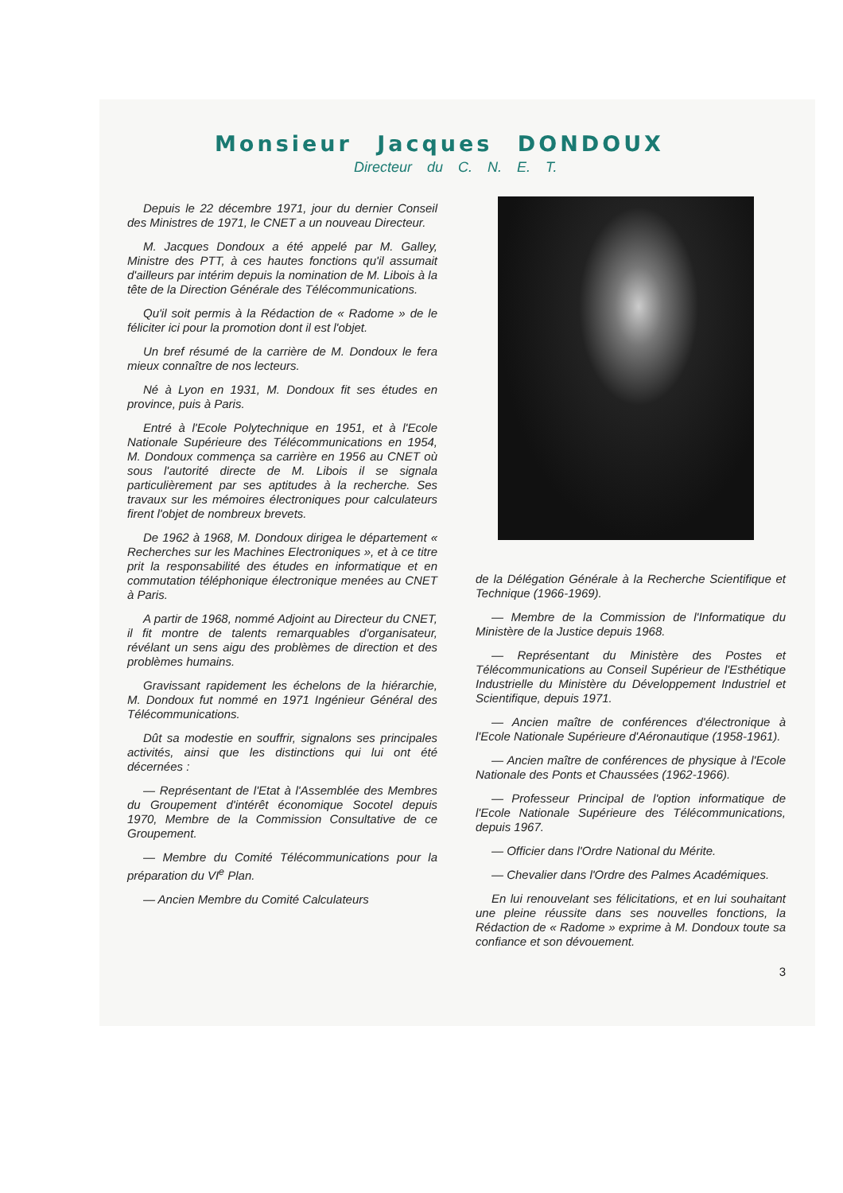Monsieur Jacques DONDOUX
Directeur du C. N. E. T.
Depuis le 22 décembre 1971, jour du dernier Conseil des Ministres de 1971, le CNET a un nouveau Directeur.
M. Jacques Dondoux a été appelé par M. Galley, Ministre des PTT, à ces hautes fonctions qu'il assumait d'ailleurs par intérim depuis la nomination de M. Libois à la tête de la Direction Générale des Télécommunications.
Qu'il soit permis à la Rédaction de « Radome » de le féliciter ici pour la promotion dont il est l'objet.
Un bref résumé de la carrière de M. Dondoux le fera mieux connaître de nos lecteurs.
Né à Lyon en 1931, M. Dondoux fit ses études en province, puis à Paris.
Entré à l'Ecole Polytechnique en 1951, et à l'Ecole Nationale Supérieure des Télécommunications en 1954, M. Dondoux commença sa carrière en 1956 au CNET où sous l'autorité directe de M. Libois il se signala particulièrement par ses aptitudes à la recherche. Ses travaux sur les mémoires électroniques pour calculateurs firent l'objet de nombreux brevets.
De 1962 à 1968, M. Dondoux dirigea le département « Recherches sur les Machines Electroniques », et à ce titre prit la responsabilité des études en informatique et en commutation téléphonique électronique menées au CNET à Paris.
A partir de 1968, nommé Adjoint au Directeur du CNET, il fit montre de talents remarquables d'organisateur, révélant un sens aigu des problèmes de direction et des problèmes humains.
Gravissant rapidement les échelons de la hiérarchie, M. Dondoux fut nommé en 1971 Ingénieur Général des Télécommunications.
Dût sa modestie en souffrir, signalons ses principales activités, ainsi que les distinctions qui lui ont été décernées :
— Représentant de l'Etat à l'Assemblée des Membres du Groupement d'intérêt économique Socotel depuis 1970, Membre de la Commission Consultative de ce Groupement.
— Membre du Comité Télécommunications pour la préparation du VI<sup>e</sup> Plan.
— Ancien Membre du Comité Calculateurs
de la Délégation Générale à la Recherche Scientifique et Technique (1966-1969).
— Membre de la Commission de l'Informatique du Ministère de la Justice depuis 1968.
— Représentant du Ministère des Postes et Télécommunications au Conseil Supérieur de l'Esthétique Industrielle du Ministère du Développement Industriel et Scientifique, depuis 1971.
— Ancien maître de conférences d'électronique à l'Ecole Nationale Supérieure d'Aéronautique (1958-1961).
— Ancien maître de conférences de physique à l'Ecole Nationale des Ponts et Chaussées (1962-1966).
— Professeur Principal de l'option informatique de l'Ecole Nationale Supérieure des Télécommunications, depuis 1967.
— Officier dans l'Ordre National du Mérite.
— Chevalier dans l'Ordre des Palmes Académiques.
En lui renouvelant ses félicitations, et en lui souhaitant une pleine réussite dans ses nouvelles fonctions, la Rédaction de « Radome » exprime à M. Dondoux toute sa confiance et son dévouement.
3